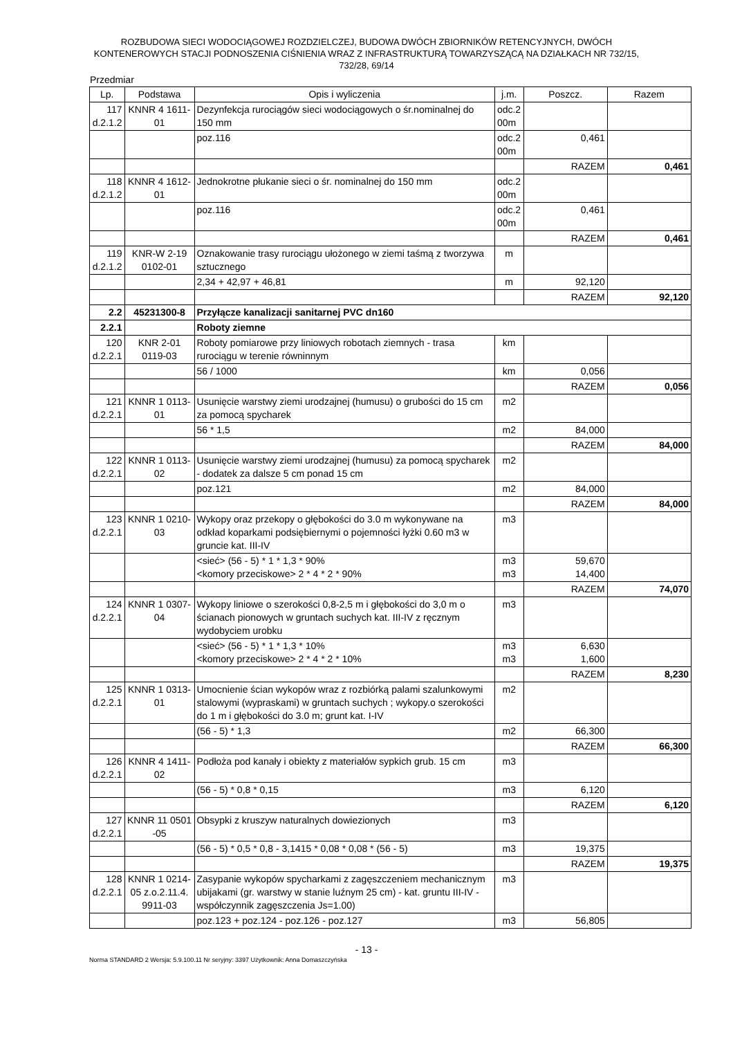ROZBUDOWA SIECI WODOCIĄGOWEJ ROZDZIELCZEJ, BUDOWA DWÓCH ZBIORNIKÓW RETENCYJNYCH, DWÓCH KONTENEROWYCH STACJI PODNOSZENIA CIŚNIENIA WRAZ Z INFRASTRUKTURĄ TOWARZYSZĄCĄ NA DZIAŁKACH NR 732/15, 732/28, 69/14
Przedmiar
| Lp. | Podstawa | Opis i wyliczenia | j.m. | Poszcz. | Razem |
| --- | --- | --- | --- | --- | --- |
| 117 d.2.1.2 | KNNR 4 1611- 01 | Dezynfekcja rurociągów sieci wodociągowych o śr.nominalnej do 150 mm | odc.2 00m | | |
| | | poz.116 | odc.2 00m | 0,461 | |
| | | | | RAZEM | 0,461 |
| 118 d.2.1.2 | KNNR 4 1612- 01 | Jednokrotne płukanie sieci o śr. nominalnej do 150 mm | odc.2 00m | | |
| | | poz.116 | odc.2 00m | 0,461 | |
| | | | | RAZEM | 0,461 |
| 119 d.2.1.2 | KNR-W 2-19 0102-01 | Oznakowanie trasy rurociągu ułożonego w ziemi taśmą z tworzywa sztucznego | m | | |
| | | 2,34 + 42,97 + 46,81 | m | 92,120 | |
| | | | | RAZEM | 92,120 |
| 2.2 | 45231300-8 | Przyłącze kanalizacji sanitarnej PVC dn160 | | | |
| 2.2.1 | | Roboty ziemne | | | |
| 120 d.2.2.1 | KNR 2-01 0119-03 | Roboty pomiarowe przy liniowych robotach ziemnych - trasa rurociągu w terenie równinnym | km | | |
| | | 56 / 1000 | km | 0,056 | |
| | | | | RAZEM | 0,056 |
| 121 d.2.2.1 | KNNR 1 0113- 01 | Usunięcie warstwy ziemi urodzajnej (humusu) o grubości do 15 cm za pomocą spycharek | m2 | | |
| | | 56 * 1,5 | m2 | 84,000 | |
| | | | | RAZEM | 84,000 |
| 122 d.2.2.1 | KNNR 1 0113- 02 | Usunięcie warstwy ziemi urodzajnej (humusu) za pomocą spycharek - dodatek za dalsze 5 cm ponad 15 cm | m2 | | |
| | | poz.121 | m2 | 84,000 | |
| | | | | RAZEM | 84,000 |
| 123 d.2.2.1 | KNNR 1 0210- 03 | Wykopy oraz przekopy o głębokości do 3.0 m wykonywane na odkład koparkami podsiębiernymi o pojemności łyżki 0.60 m3 w gruncie kat. III-IV | m3 | | |
| | | <sieć> (56 - 5) * 1 * 1,3 * 90% <komory przeciskowe> 2 * 4 * 2 * 90% | m3 m3 | 59,670 14,400 | |
| | | | | RAZEM | 74,070 |
| 124 d.2.2.1 | KNNR 1 0307- 04 | Wykopy liniowe o szerokości 0,8-2,5 m i głębokości do 3,0 m o ścianach pionowych w gruntach suchych kat. III-IV z ręcznym wydobyciem urobku | m3 | | |
| | | <sieć> (56 - 5) * 1 * 1,3 * 10% <komory przeciskowe> 2 * 4 * 2 * 10% | m3 m3 | 6,630 1,600 | |
| | | | | RAZEM | 8,230 |
| 125 d.2.2.1 | KNNR 1 0313- 01 | Umocnienie ścian wykopów wraz z rozbiórką palami szalunkowymi stalowymi (wypraskami) w gruntach suchych ; wykopy.o szerokości do 1 m i głębokości do 3.0 m; grunt kat. I-IV | m2 | | |
| | | (56 - 5) * 1,3 | m2 | 66,300 | |
| | | | | RAZEM | 66,300 |
| 126 d.2.2.1 | KNNR 4 1411- 02 | Podłoża pod kanały i obiekty z materiałów sypkich grub. 15 cm | m3 | | |
| | | (56 - 5) * 0,8 * 0,15 | m3 | 6,120 | |
| | | | | RAZEM | 6,120 |
| 127 d.2.2.1 | KNNR 11 0501 -05 | Obsypki z kruszyw naturalnych dowiezionych | m3 | | |
| | | (56 - 5) * 0,5 * 0,8 - 3,1415 * 0,08 * 0,08 * (56 - 5) | m3 | 19,375 | |
| | | | | RAZEM | 19,375 |
| 128 d.2.2.1 | KNNR 1 0214- 05 z.o.2.11.4. 9911-03 | Zasypanie wykopów spycharkami z zagęszczeniem mechanicznym ubijakami (gr. warstwy w stanie luźnym 25 cm) - kat. gruntu III-IV - współczynnik zagęszczenia Js=1.00) | m3 | | |
| | | poz.123 + poz.124 - poz.126 - poz.127 | m3 | 56,805 | |
- 13 -
Norma STANDARD 2 Wersja: 5.9.100.11 Nr seryjny: 3397 Użytkownik: Anna Domaszczyńska